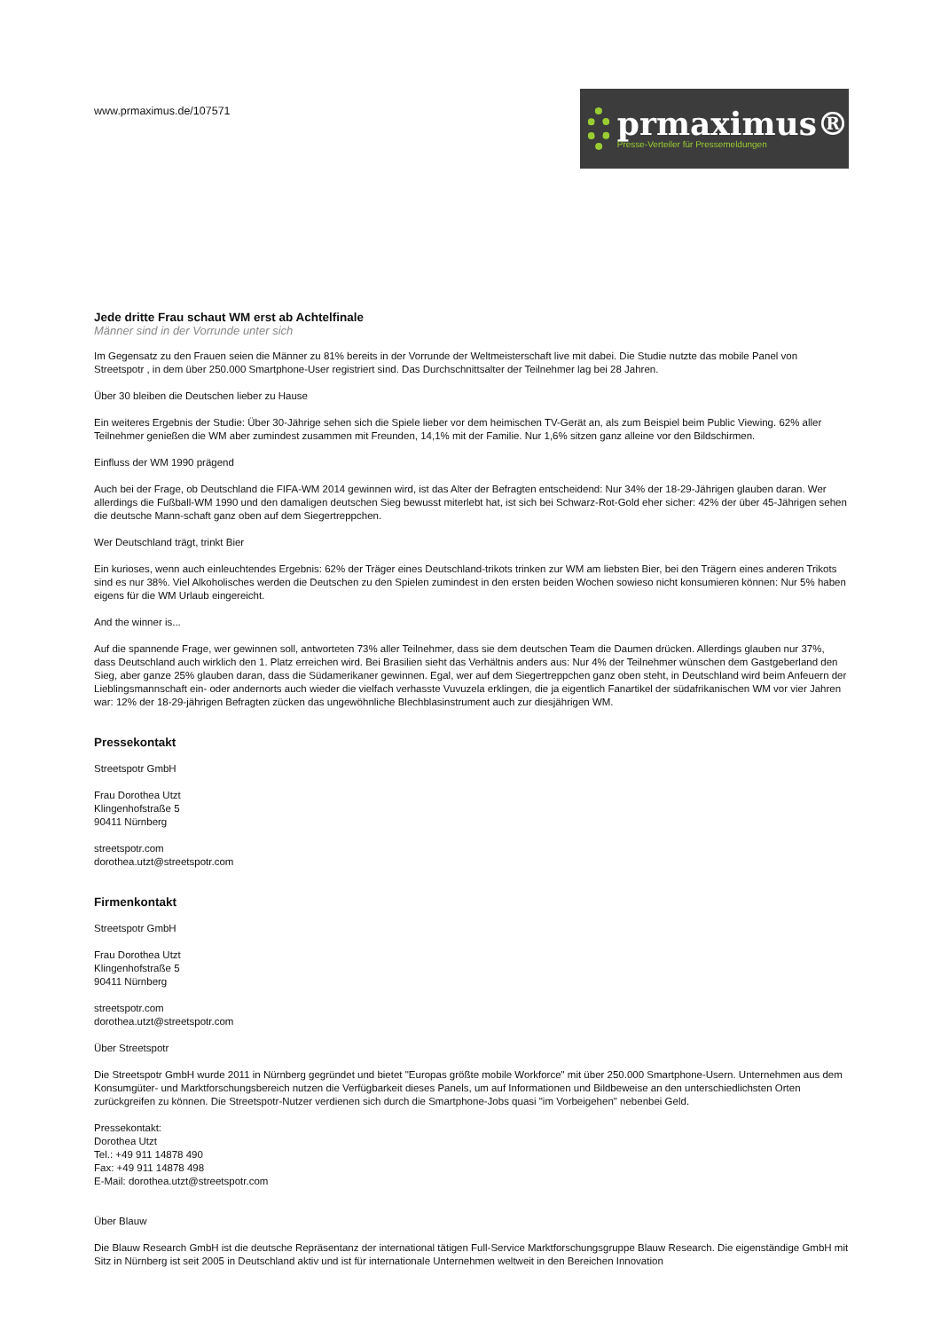www.prmaximus.de/107571
prmaximus®
Presse-Verteiler für Pressemeldungen
Jede dritte Frau schaut WM erst ab Achtelfinale
Männer sind in der Vorrunde unter sich
Im Gegensatz zu den Frauen seien die Männer zu 81% bereits in der Vorrunde der Weltmeisterschaft live mit dabei. Die Studie nutzte das mobile Panel von Streetspotr , in dem über 250.000 Smartphone-User registriert sind. Das Durchschnittsalter der Teilnehmer lag bei 28 Jahren.
Über 30 bleiben die Deutschen lieber zu Hause
Ein weiteres Ergebnis der Studie: Über 30-Jährige sehen sich die Spiele lieber vor dem heimischen TV-Gerät an, als zum Beispiel beim Public Viewing. 62% aller Teilnehmer genießen die WM aber zumindest zusammen mit Freunden, 14,1% mit der Familie. Nur 1,6% sitzen ganz alleine vor den Bildschirmen.
Einfluss der WM 1990 prägend
Auch bei der Frage, ob Deutschland die FIFA-WM 2014 gewinnen wird, ist das Alter der Befragten entscheidend: Nur 34% der 18-29-Jährigen glauben daran. Wer allerdings die Fußball-WM 1990 und den damaligen deutschen Sieg bewusst miterlebt hat, ist sich bei Schwarz-Rot-Gold eher sicher: 42% der über 45-Jährigen sehen die deutsche Mann-schaft ganz oben auf dem Siegertreppchen.
Wer Deutschland trägt, trinkt Bier
Ein kurioses, wenn auch einleuchtendes Ergebnis: 62% der Träger eines Deutschland-trikots trinken zur WM am liebsten Bier, bei den Trägern eines anderen Trikots sind es nur 38%. Viel Alkoholisches werden die Deutschen zu den Spielen zumindest in den ersten beiden Wochen sowieso nicht konsumieren können: Nur 5% haben eigens für die WM Urlaub eingereicht.
And the winner is...
Auf die spannende Frage, wer gewinnen soll, antworteten 73% aller Teilnehmer, dass sie dem deutschen Team die Daumen drücken. Allerdings glauben nur 37%, dass Deutschland auch wirklich den 1. Platz erreichen wird. Bei Brasilien sieht das Verhältnis anders aus: Nur 4% der Teilnehmer wünschen dem Gastgeberland den Sieg, aber ganze 25% glauben daran, dass die Südamerikaner gewinnen. Egal, wer auf dem Siegertreppchen ganz oben steht, in Deutschland wird beim Anfeuern der Lieblingsmannschaft ein- oder andernorts auch wieder die vielfach verhasste Vuvuzela erklingen, die ja eigentlich Fanartikel der südafrikanischen WM vor vier Jahren war: 12% der 18-29-jährigen Befragten zücken das ungewöhnliche Blechblasinstrument auch zur diesjährigen WM.
Pressekontakt
Streetspotr GmbH
Frau Dorothea Utzt
Klingenhofstraße 5
90411 Nürnberg
streetspotr.com
dorothea.utzt@streetspotr.com
Firmenkontakt
Streetspotr GmbH
Frau Dorothea Utzt
Klingenhofstraße 5
90411 Nürnberg
streetspotr.com
dorothea.utzt@streetspotr.com
Über Streetspotr
Die Streetspotr GmbH wurde 2011 in Nürnberg gegründet und bietet "Europas größte mobile Workforce" mit über 250.000 Smartphone-Usern. Unternehmen aus dem Konsumgüter- und Marktforschungsbereich nutzen die Verfügbarkeit dieses Panels, um auf Informationen und Bildbeweise an den unterschiedlichsten Orten zurückgreifen zu können. Die Streetspotr-Nutzer verdienen sich durch die Smartphone-Jobs quasi "im Vorbeigehen" nebenbei Geld.
Pressekontakt:
Dorothea Utzt
Tel.: +49 911 14878 490
Fax: +49 911 14878 498
E-Mail: dorothea.utzt@streetspotr.com
Über Blauw
Die Blauw Research GmbH ist die deutsche Repräsentanz der international tätigen Full-Service Marktforschungsgruppe Blauw Research. Die eigenständige GmbH mit Sitz in Nürnberg ist seit 2005 in Deutschland aktiv und ist für internationale Unternehmen weltweit in den Bereichen Innovation